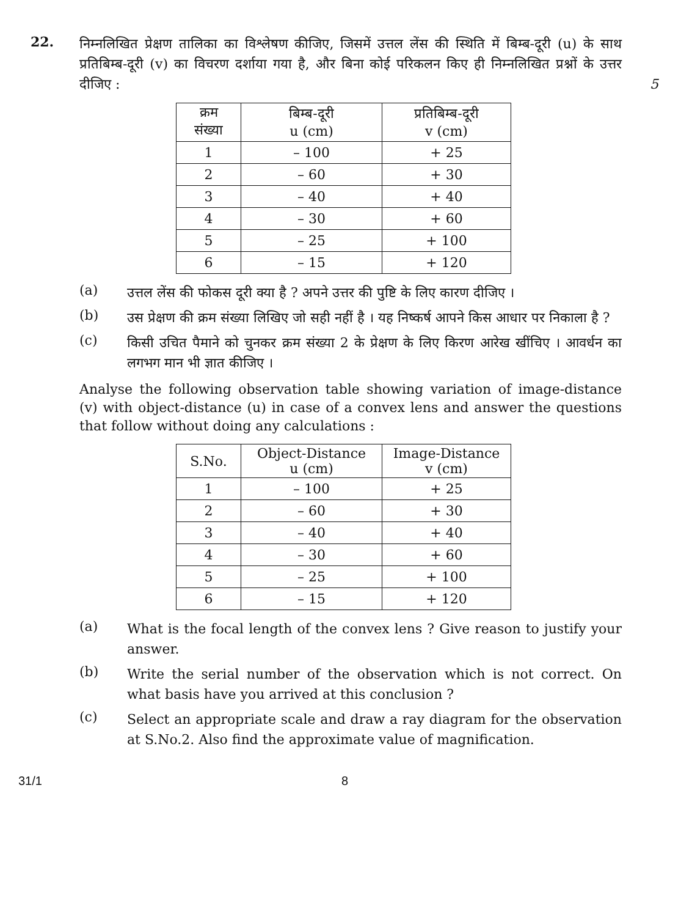22.
निम्नलिखित प्रेक्षण तालिका का विश्लेषण कीजिए, जिसमें उत्तल लेंस की स्थिति में बिम्ब-दूरी (u) के साथ प्रतिबिम्ब-दूरी (v) का विचरण दर्शाया गया है, और बिना कोई परिकलन किए ही निम्नलिखित प्रश्नों के उत्तर दीजिए : 5
| क्रम संख्या | बिम्ब-दूरी u (cm) | प्रतिबिम्ब-दूरी v (cm) |
| --- | --- | --- |
| 1 | – 100 | + 25 |
| 2 | – 60 | + 30 |
| 3 | – 40 | + 40 |
| 4 | – 30 | + 60 |
| 5 | – 25 | + 100 |
| 6 | – 15 | + 120 |
(a)
उत्तल लेंस की फोकस दूरी क्या है ? अपने उत्तर की पुष्टि के लिए कारण दीजिए ।
(b)
उस प्रेक्षण की क्रम संख्या लिखिए जो सही नहीं है । यह निष्कर्ष आपने किस आधार पर निकाला है ?
(c)
किसी उचित पैमाने को चुनकर क्रम संख्या 2 के प्रेक्षण के लिए किरण आरेख खींचिए । आवर्धन का लगभग मान भी ज्ञात कीजिए ।
Analyse the following observation table showing variation of image-distance (v) with object-distance (u) in case of a convex lens and answer the questions that follow without doing any calculations :
| S.No. | Object-Distance u (cm) | Image-Distance v (cm) |
| --- | --- | --- |
| 1 | – 100 | + 25 |
| 2 | – 60 | + 30 |
| 3 | – 40 | + 40 |
| 4 | – 30 | + 60 |
| 5 | – 25 | + 100 |
| 6 | – 15 | + 120 |
(a)
What is the focal length of the convex lens ? Give reason to justify your answer.
(b)
Write the serial number of the observation which is not correct. On what basis have you arrived at this conclusion ?
(c)
Select an appropriate scale and draw a ray diagram for the observation at S.No.2. Also find the approximate value of magnification.
31/1 8